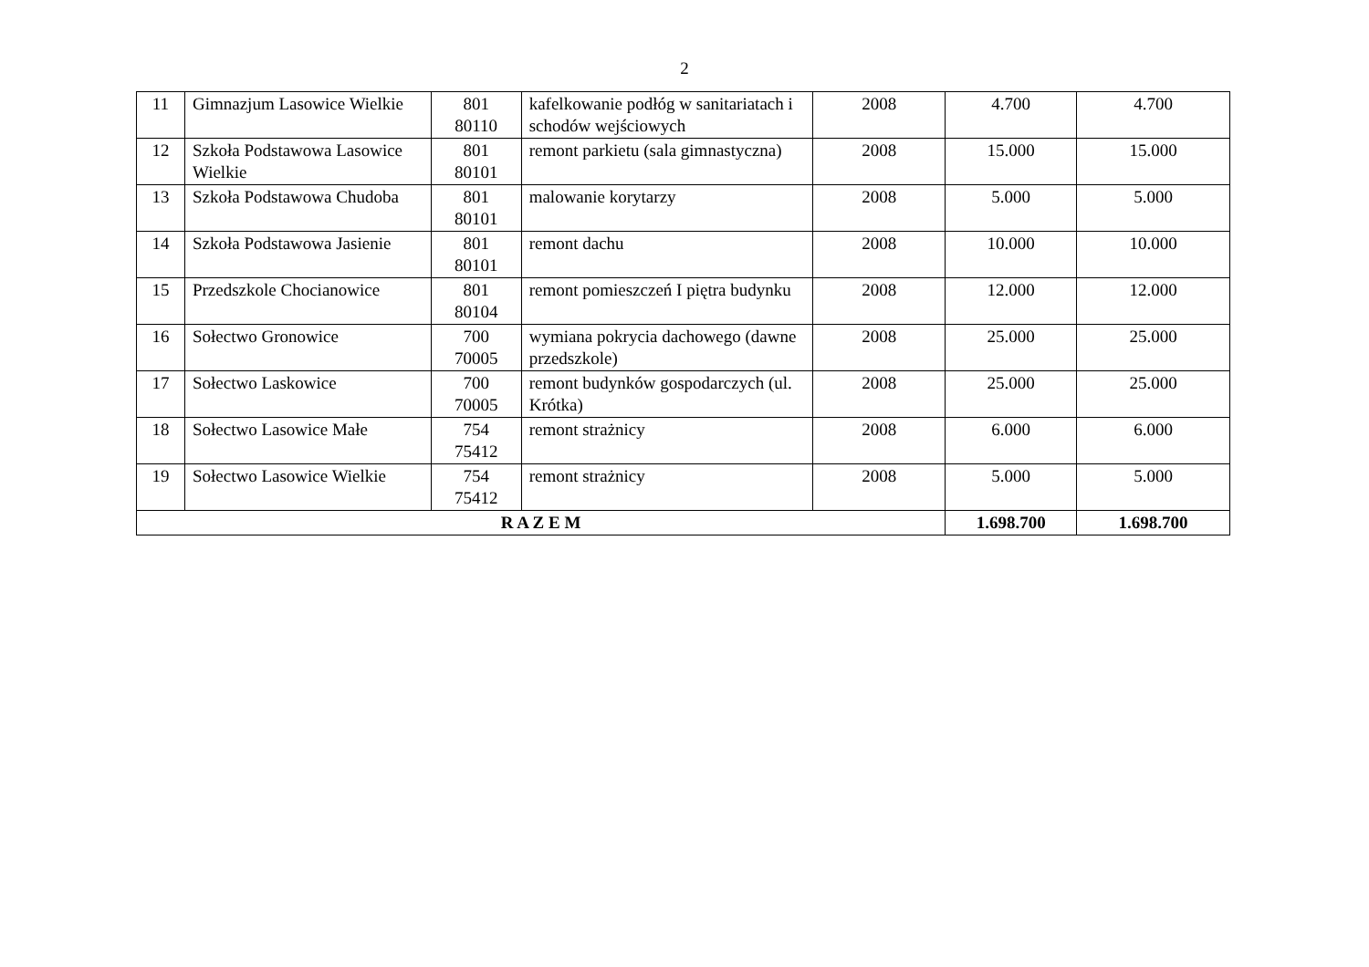2
| 11 | Gimnazjum Lasowice Wielkie | 801 80110 | kafelkowanie podłóg w sanitariatach i schodów wejściowych | 2008 | 4.700 | 4.700 |
| 12 | Szkoła Podstawowa Lasowice Wielkie | 801 80101 | remont parkietu (sala gimnastyczna) | 2008 | 15.000 | 15.000 |
| 13 | Szkoła Podstawowa Chudoba | 801 80101 | malowanie korytarzy | 2008 | 5.000 | 5.000 |
| 14 | Szkoła Podstawowa Jasienie | 801 80101 | remont dachu | 2008 | 10.000 | 10.000 |
| 15 | Przedszkole Chocianowice | 801 80104 | remont pomieszczeń I piętra budynku | 2008 | 12.000 | 12.000 |
| 16 | Sołectwo Gronowice | 700 70005 | wymiana pokrycia dachowego (dawne przedszkole) | 2008 | 25.000 | 25.000 |
| 17 | Sołectwo Laskowice | 700 70005 | remont budynków gospodarczych (ul. Krótka) | 2008 | 25.000 | 25.000 |
| 18 | Sołectwo Lasowice Małe | 754 75412 | remont strażnicy | 2008 | 6.000 | 6.000 |
| 19 | Sołectwo Lasowice Wielkie | 754 75412 | remont strażnicy | 2008 | 5.000 | 5.000 |
| R A Z E M | | | | | 1.698.700 | 1.698.700 |